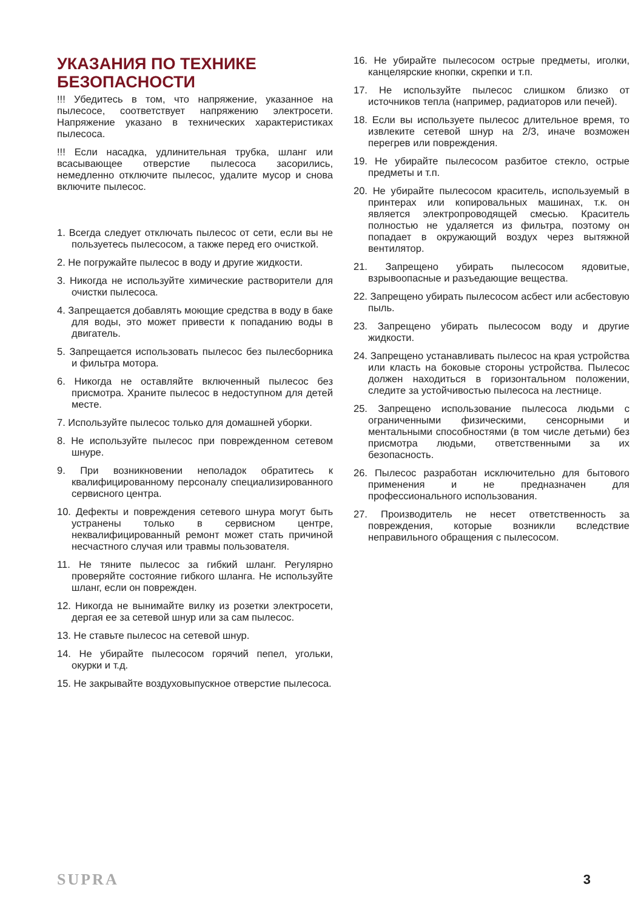УКАЗАНИЯ ПО ТЕХНИКЕ БЕЗОПАСНОСТИ
!!! Убедитесь в том, что напряжение, указанное на пылесосе, соответствует напряжению электросети. Напряжение указано в технических характеристиках пылесоса.
!!! Если насадка, удлинительная трубка, шланг или всасывающее отверстие пылесоса засорились, немедленно отключите пылесос, удалите мусор и снова включите пылесос.
1. Всегда следует отключать пылесос от сети, если вы не пользуетесь пылесосом, а также перед его очисткой.
2. Не погружайте пылесос в воду и другие жидкости.
3. Никогда не используйте химические растворители для очистки пылесоса.
4. Запрещается добавлять моющие средства в воду в баке для воды, это может привести к попаданию воды в двигатель.
5. Запрещается использовать пылесос без пылесборника и фильтра мотора.
6. Никогда не оставляйте включенный пылесос без присмотра. Храните пылесос в недоступном для детей месте.
7. Используйте пылесос только для домашней уборки.
8. Не используйте пылесос при поврежденном сетевом шнуре.
9. При возникновении неполадок обратитесь к квалифицированному персоналу специализированного сервисного центра.
10. Дефекты и повреждения сетевого шнура могут быть устранены только в сервисном центре, неквалифицированный ремонт может стать причиной несчастного случая или травмы пользователя.
11. Не тяните пылесос за гибкий шланг. Регулярно проверяйте состояние гибкого шланга. Не используйте шланг, если он поврежден.
12. Никогда не вынимайте вилку из розетки электросети, дергая ее за сетевой шнур или за сам пылесос.
13. Не ставьте пылесос на сетевой шнур.
14. Не убирайте пылесосом горячий пепел, угольки, окурки и т.д.
15. Не закрывайте воздуховыпускное отверстие пылесоса.
16. Не убирайте пылесосом острые предметы, иголки, канцелярские кнопки, скрепки и т.п.
17. Не используйте пылесос слишком близко от источников тепла (например, радиаторов или печей).
18. Если вы используете пылесос длительное время, то извлеките сетевой шнур на 2/3, иначе возможен перегрев или повреждения.
19. Не убирайте пылесосом разбитое стекло, острые предметы и т.п.
20. Не убирайте пылесосом краситель, используемый в принтерах или копировальных машинах, т.к. он является электропроводящей смесью. Краситель полностью не удаляется из фильтра, поэтому он попадает в окружающий воздух через вытяжной вентилятор.
21. Запрещено убирать пылесосом ядовитые, взрывоопасные и разъедающие вещества.
22. Запрещено убирать пылесосом асбест или асбестовую пыль.
23. Запрещено убирать пылесосом воду и другие жидкости.
24. Запрещено устанавливать пылесос на края устройства или класть на боковые стороны устройства. Пылесос должен находиться в горизонтальном положении, следите за устойчивостью пылесоса на лестнице.
25. Запрещено использование пылесоса людьми с ограниченными физическими, сенсорными и ментальными способностями (в том числе детьми) без присмотра людьми, ответственными за их безопасность.
26. Пылесос разработан исключительно для бытового применения и не предназначен для профессионального использования.
27. Производитель не несет ответственность за повреждения, которые возникли вследствие неправильного обращения с пылесосом.
SUPRA 3